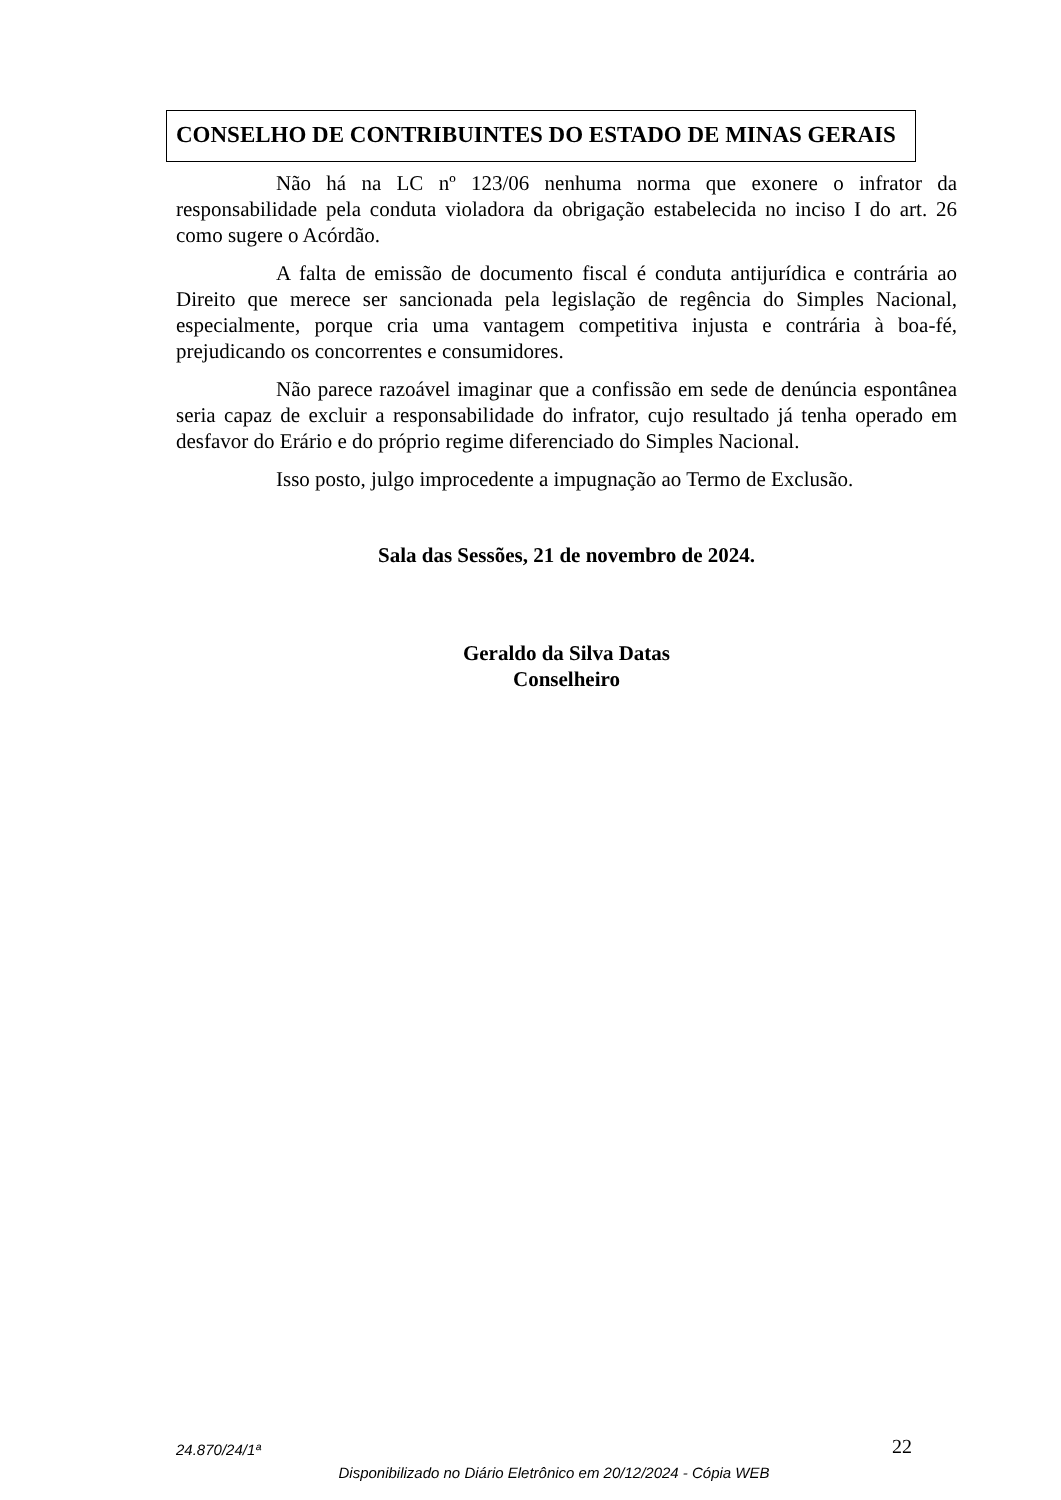CONSELHO DE CONTRIBUINTES DO ESTADO DE MINAS GERAIS
Não há na LC nº 123/06 nenhuma norma que exonere o infrator da responsabilidade pela conduta violadora da obrigação estabelecida no inciso I do art. 26 como sugere o Acórdão.
A falta de emissão de documento fiscal é conduta antijurídica e contrária ao Direito que merece ser sancionada pela legislação de regência do Simples Nacional, especialmente, porque cria uma vantagem competitiva injusta e contrária à boa-fé, prejudicando os concorrentes e consumidores.
Não parece razoável imaginar que a confissão em sede de denúncia espontânea seria capaz de excluir a responsabilidade do infrator, cujo resultado já tenha operado em desfavor do Erário e do próprio regime diferenciado do Simples Nacional.
Isso posto, julgo improcedente a impugnação ao Termo de Exclusão.
Sala das Sessões, 21 de novembro de 2024.
Geraldo da Silva Datas
Conselheiro
24.870/24/1ª 22
Disponibilizado no Diário Eletrônico em 20/12/2024 - Cópia WEB